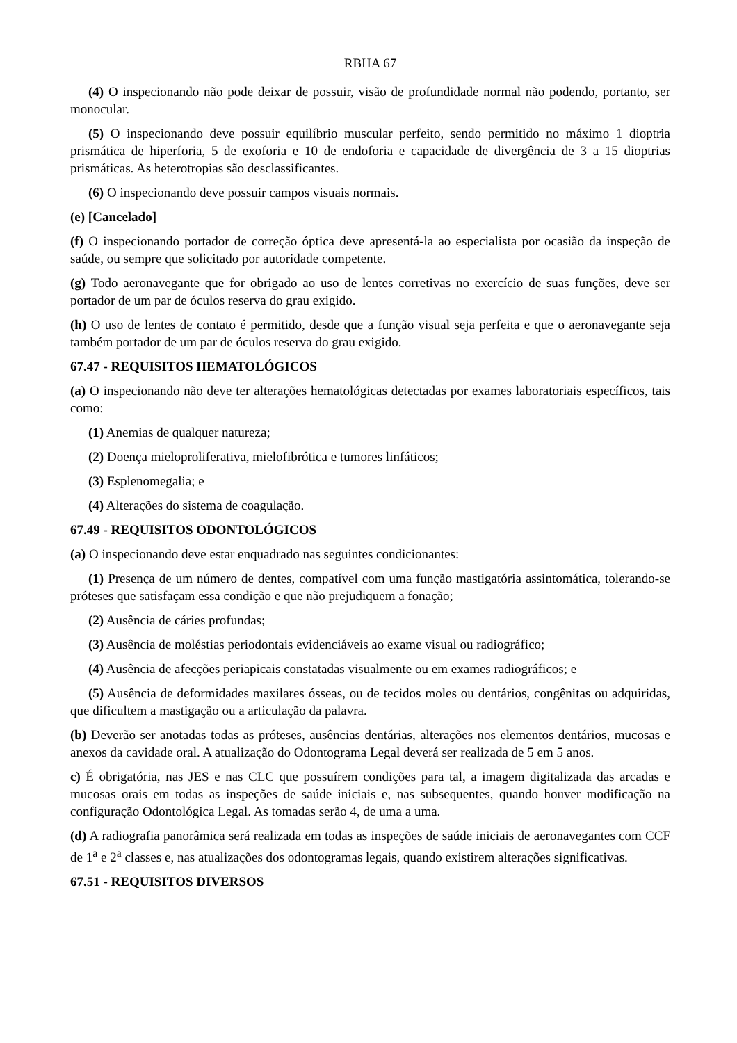RBHA 67
(4) O inspecionando não pode deixar de possuir, visão de profundidade normal não podendo, portanto, ser monocular.
(5) O inspecionando deve possuir equilíbrio muscular perfeito, sendo permitido no máximo 1 dioptria prismática de hiperforia, 5 de exoforia e 10 de endoforia e capacidade de divergência de 3 a 15 dioptrias prismáticas. As heterotropias são desclassificantes.
(6) O inspecionando deve possuir campos visuais normais.
(e) [Cancelado]
(f) O inspecionando portador de correção óptica deve apresentá-la ao especialista por ocasião da inspeção de saúde, ou sempre que solicitado por autoridade competente.
(g) Todo aeronavegante que for obrigado ao uso de lentes corretivas no exercício de suas funções, deve ser portador de um par de óculos reserva do grau exigido.
(h) O uso de lentes de contato é permitido, desde que a função visual seja perfeita e que o aeronavegante seja também portador de um par de óculos reserva do grau exigido.
67.47 - REQUISITOS HEMATOLÓGICOS
(a) O inspecionando não deve ter alterações hematológicas detectadas por exames laboratoriais específicos, tais como:
(1) Anemias de qualquer natureza;
(2) Doença mieloproliferativa, mielofibrótica e tumores linfáticos;
(3) Esplenomegalia; e
(4) Alterações do sistema de coagulação.
67.49 - REQUISITOS ODONTOLÓGICOS
(a) O inspecionando deve estar enquadrado nas seguintes condicionantes:
(1) Presença de um número de dentes, compatível com uma função mastigatória assintomática, tolerando-se próteses que satisfaçam essa condição e que não prejudiquem a fonação;
(2) Ausência de cáries profundas;
(3) Ausência de moléstias periodontais evidenciáveis ao exame visual ou radiográfico;
(4) Ausência de afecções periapicais constatadas visualmente ou em exames radiográficos; e
(5) Ausência de deformidades maxilares ósseas, ou de tecidos moles ou dentários, congênitas ou adquiridas, que dificultem a mastigação ou a articulação da palavra.
(b) Deverão ser anotadas todas as próteses, ausências dentárias, alterações nos elementos dentários, mucosas e anexos da cavidade oral. A atualização do Odontograma Legal deverá ser realizada de 5 em 5 anos.
c) É obrigatória, nas JES e nas CLC que possuírem condições para tal, a imagem digitalizada das arcadas e mucosas orais em todas as inspeções de saúde iniciais e, nas subsequentes, quando houver modificação na configuração Odontológica Legal. As tomadas serão 4, de uma a uma.
(d) A radiografia panorâmica será realizada em todas as inspeções de saúde iniciais de aeronavegantes com CCF de 1<sup>a</sup> e 2<sup>a</sup> classes e, nas atualizações dos odontogramas legais, quando existirem alterações significativas.
67.51 - REQUISITOS DIVERSOS